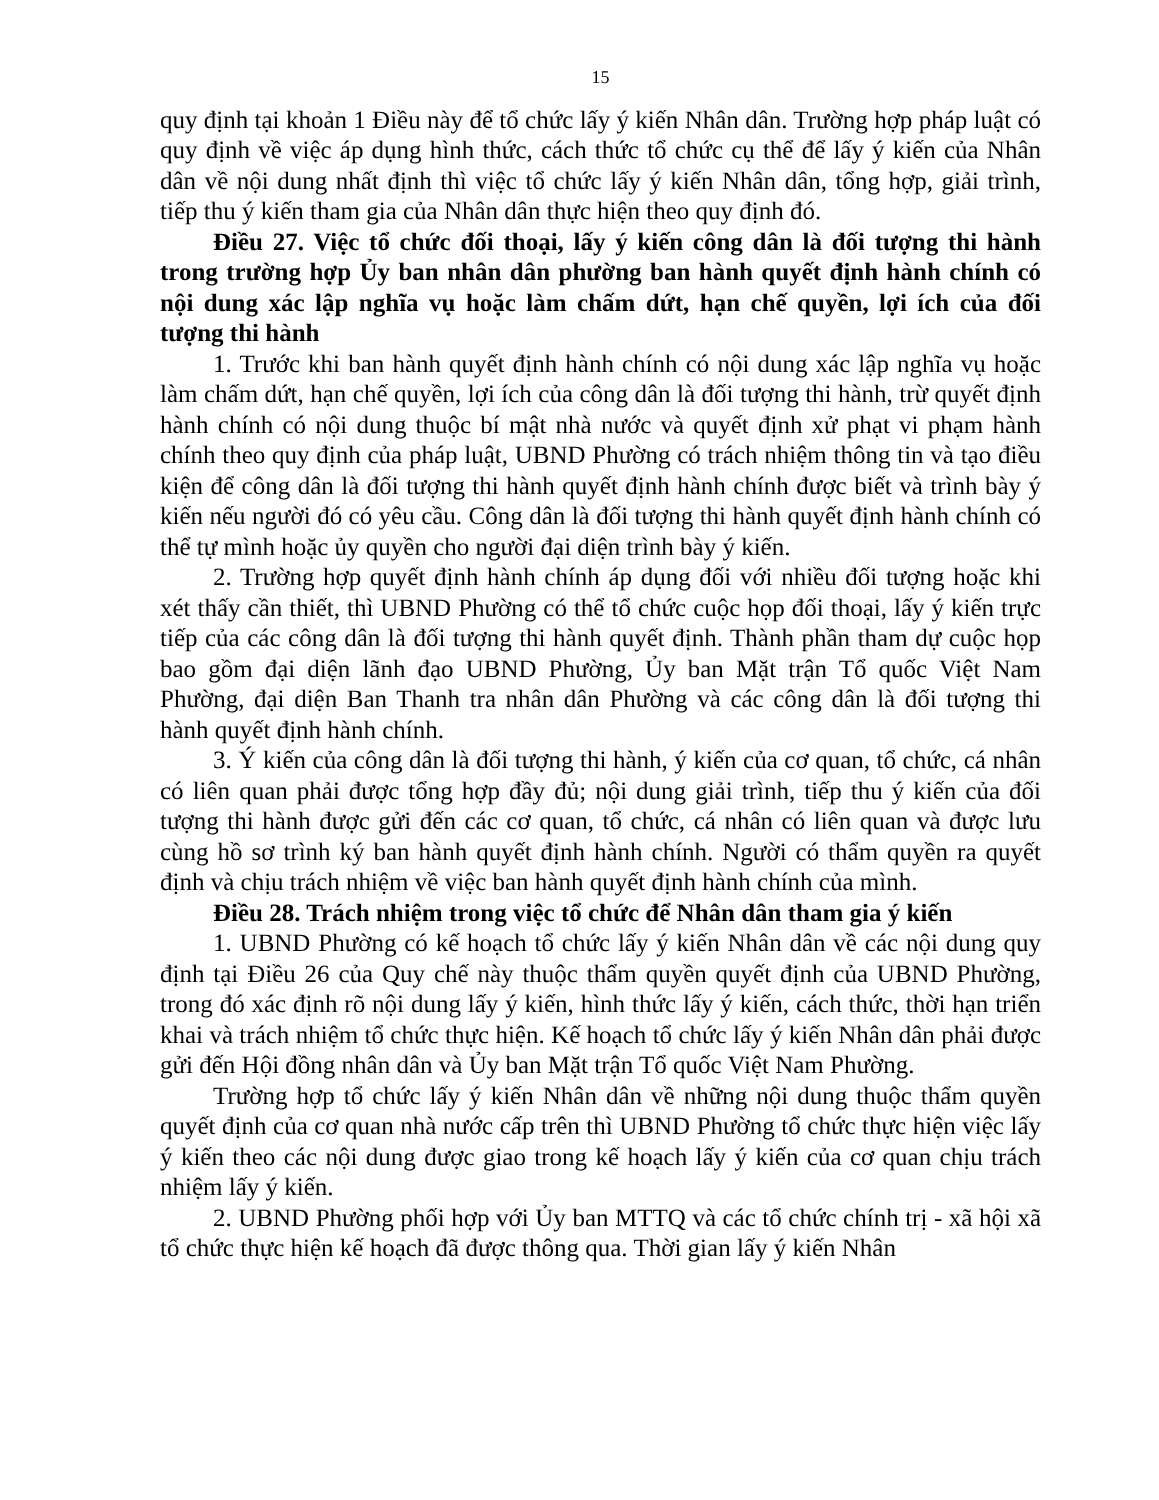15
quy định tại khoản 1 Điều này để tổ chức lấy ý kiến Nhân dân. Trường hợp pháp luật có quy định về việc áp dụng hình thức, cách thức tổ chức cụ thể để lấy ý kiến của Nhân dân về nội dung nhất định thì việc tổ chức lấy ý kiến Nhân dân, tổng hợp, giải trình, tiếp thu ý kiến tham gia của Nhân dân thực hiện theo quy định đó.
Điều 27. Việc tổ chức đối thoại, lấy ý kiến công dân là đối tượng thi hành trong trường hợp Ủy ban nhân dân phường ban hành quyết định hành chính có nội dung xác lập nghĩa vụ hoặc làm chấm dứt, hạn chế quyền, lợi ích của đối tượng thi hành
1. Trước khi ban hành quyết định hành chính có nội dung xác lập nghĩa vụ hoặc làm chấm dứt, hạn chế quyền, lợi ích của công dân là đối tượng thi hành, trừ quyết định hành chính có nội dung thuộc bí mật nhà nước và quyết định xử phạt vi phạm hành chính theo quy định của pháp luật, UBND Phường có trách nhiệm thông tin và tạo điều kiện để công dân là đối tượng thi hành quyết định hành chính được biết và trình bày ý kiến nếu người đó có yêu cầu. Công dân là đối tượng thi hành quyết định hành chính có thể tự mình hoặc ủy quyền cho người đại diện trình bày ý kiến.
2. Trường hợp quyết định hành chính áp dụng đối với nhiều đối tượng hoặc khi xét thấy cần thiết, thì UBND Phường có thể tổ chức cuộc họp đối thoại, lấy ý kiến trực tiếp của các công dân là đối tượng thi hành quyết định. Thành phần tham dự cuộc họp bao gồm đại diện lãnh đạo UBND Phường, Ủy ban Mặt trận Tổ quốc Việt Nam Phường, đại diện Ban Thanh tra nhân dân Phường và các công dân là đối tượng thi hành quyết định hành chính.
3. Ý kiến của công dân là đối tượng thi hành, ý kiến của cơ quan, tổ chức, cá nhân có liên quan phải được tổng hợp đầy đủ; nội dung giải trình, tiếp thu ý kiến của đối tượng thi hành được gửi đến các cơ quan, tổ chức, cá nhân có liên quan và được lưu cùng hồ sơ trình ký ban hành quyết định hành chính. Người có thẩm quyền ra quyết định và chịu trách nhiệm về việc ban hành quyết định hành chính của mình.
Điều 28. Trách nhiệm trong việc tổ chức để Nhân dân tham gia ý kiến
1. UBND Phường có kế hoạch tổ chức lấy ý kiến Nhân dân về các nội dung quy định tại Điều 26 của Quy chế này thuộc thẩm quyền quyết định của UBND Phường, trong đó xác định rõ nội dung lấy ý kiến, hình thức lấy ý kiến, cách thức, thời hạn triển khai và trách nhiệm tổ chức thực hiện. Kế hoạch tổ chức lấy ý kiến Nhân dân phải được gửi đến Hội đồng nhân dân và Ủy ban Mặt trận Tổ quốc Việt Nam Phường.
Trường hợp tổ chức lấy ý kiến Nhân dân về những nội dung thuộc thẩm quyền quyết định của cơ quan nhà nước cấp trên thì UBND Phường tổ chức thực hiện việc lấy ý kiến theo các nội dung được giao trong kế hoạch lấy ý kiến của cơ quan chịu trách nhiệm lấy ý kiến.
2. UBND Phường phối hợp với Ủy ban MTTQ và các tổ chức chính trị - xã hội xã tổ chức thực hiện kế hoạch đã được thông qua. Thời gian lấy ý kiến Nhân